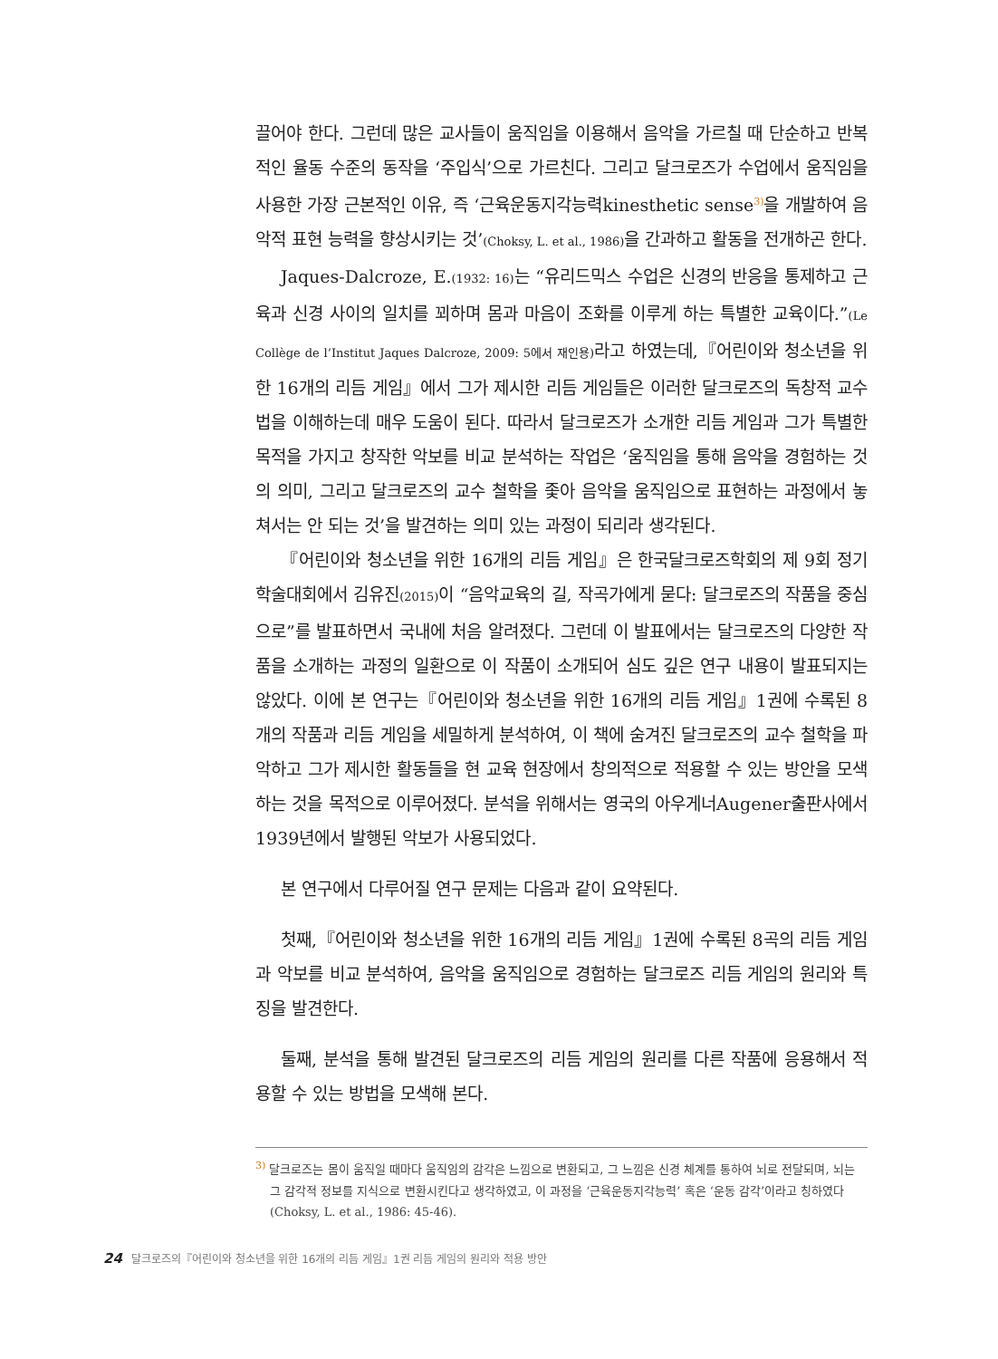끌어야 한다. 그런데 많은 교사들이 움직임을 이용해서 음악을 가르칠 때 단순하고 반복적인 율동 수준의 동작을 ‘주입식’으로 가르친다. 그리고 달크로즈가 수업에서 움직임을 사용한 가장 근본적인 이유, 즉 ‘근육운동지각능력kinesthetic sense<sup>3)</sup>을 개발하여 음악적 표현 능력을 향상시키는 것’(Choksy, L. et al., 1986) 을 간과하고 활동을 전개하곤 한다.
Jaques-Dalcroze, E.(1932: 16) 는 “유리드믹스 수업은 신경의 반응을 통제하고 근육과 신경 사이의 일치를 꾀하며 몸과 마음이 조화를 이루게 하는 특별한 교육이다.”(Le Collège de l’Institut Jaques Dalcroze, 2009: 5에서 재인용) 라고 하였는데,『어린이와 청소년을 위한 16개의 리듬 게임』에서 그가 제시한 리듬 게임들은 이러한 달크로즈의 독창적 교수법을 이해하는데 매우 도움이 된다. 따라서 달크로즈가 소개한 리듬 게임과 그가 특별한 목적을 가지고 창작한 악보를 비교 분석하는 작업은 ‘움직임을 통해 음악을 경험하는 것의 의미, 그리고 달크로즈의 교수 철학을 좇아 음악을 움직임으로 표현하는 과정에서 놓쳐서는 안 되는 것’을 발견하는 의미 있는 과정이 되리라 생각된다.
『어린이와 청소년을 위한 16개의 리듬 게임』은 한국달크로즈학회의 제 9회 정기학술대회에서 김유진(2015) 이 “음악교육의 길, 작곡가에게 묻다: 달크로즈의 작품을 중심으로”를 발표하면서 국내에 처음 알려졌다. 그런데 이 발표에서는 달크로즈의 다양한 작품을 소개하는 과정의 일환으로 이 작품이 소개되어 심도 깊은 연구 내용이 발표되지는 않았다. 이에 본 연구는『어린이와 청소년을 위한 16개의 리듬 게임』1권에 수록된 8개의 작품과 리듬 게임을 세밀하게 분석하여, 이 책에 숨겨진 달크로즈의 교수 철학을 파악하고 그가 제시한 활동들을 현 교육 현장에서 창의적으로 적용할 수 있는 방안을 모색하는 것을 목적으로 이루어졌다. 분석을 위해서는 영국의 아우게너Augener출판사에서 1939년에서 발행된 악보가 사용되었다.
본 연구에서 다루어질 연구 문제는 다음과 같이 요약된다.
첫째,『어린이와 청소년을 위한 16개의 리듬 게임』1권에 수록된 8곡의 리듬 게임과 악보를 비교 분석하여, 음악을 움직임으로 경험하는 달크로즈 리듬 게임의 원리와 특징을 발견한다.
둘째, 분석을 통해 발견된 달크로즈의 리듬 게임의 원리를 다른 작품에 응용해서 적용할 수 있는 방법을 모색해 본다.
<sup>3)</sup> 달크로즈는 몸이 움직일 때마다 움직임의 감각은 느낌으로 변환되고, 그 느낌은 신경 체계를 통하여 뇌로 전달되며, 뇌는 그 감각적 정보를 지식으로 변환시킨다고 생각하였고, 이 과정을 ‘근육운동지각능력’ 혹은 ‘운동 감각’이라고 칭하였다(Choksy, L. et al., 1986: 45-46).
24 달크로즈의『어린이와 청소년을 위한 16개의 리듬 게임』1권 리듬 게임의 원리와 적용 방안